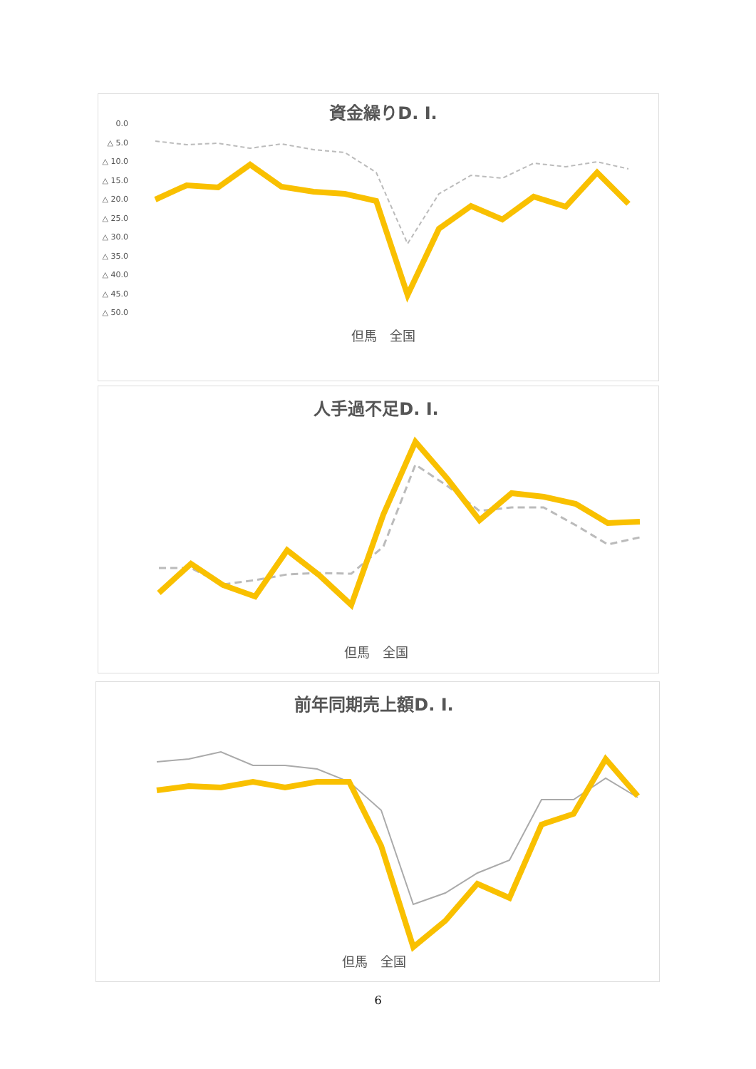資金繰りD. I.
0.0
△ 5.0
△ 10.0
△ 15.0
△ 20.0
△ 25.0
△ 30.0
△ 35.0
△ 40.0
△ 45.0
△ 50.0
但馬　全国
人手過不足D. I.
但馬　全国
前年同期売上額D. I.
但馬　全国
6